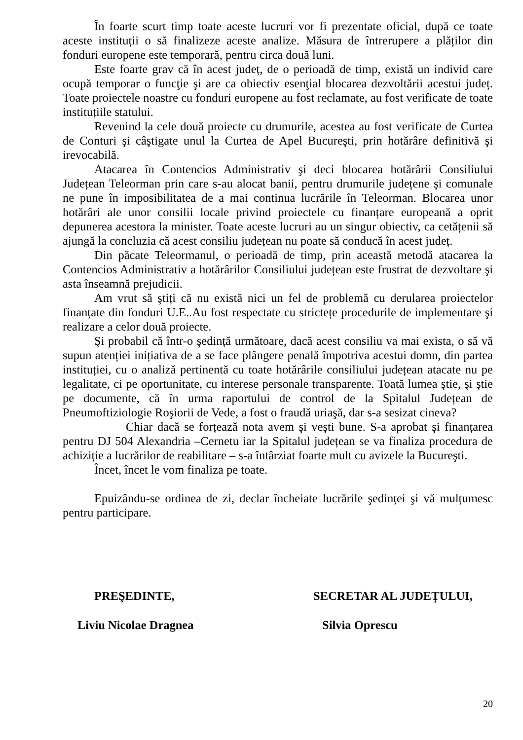În foarte scurt timp toate aceste lucruri vor fi prezentate oficial, după ce toate aceste instituții o să finalizeze aceste analize. Măsura de întrerupere a plăților din fonduri europene este temporară, pentru circa două luni.
Este foarte grav că în acest județ, de o perioadă de timp, există un individ care ocupă temporar o funcţie şi are ca obiectiv esenţial blocarea dezvoltării acestui județ. Toate proiectele noastre cu fonduri europene au fost reclamate, au fost verificate de toate instituțiile statului.
Revenind la cele două proiecte cu drumurile, acestea au fost verificate de Curtea de Conturi şi câştigate unul la Curtea de Apel Bucureşti, prin hotărâre definitivă şi irevocabilă.
Atacarea în Contencios Administrativ şi deci blocarea hotărârii Consiliului Județean Teleorman prin care s-au alocat banii, pentru drumurile județene și comunale ne pune în imposibilitatea de a mai continua lucrările în Teleorman. Blocarea unor hotărâri ale unor consilii locale privind proiectele cu finanțare europeană a oprit depunerea acestora la minister. Toate aceste lucruri au un singur obiectiv, ca cetățenii să ajungă la concluzia că acest consiliu județean nu poate să conducă în acest județ.
Din păcate Teleormanul, o perioadă de timp, prin această metodă atacarea la Contencios Administrativ a hotărârilor Consiliului județean este frustrat de dezvoltare şi asta înseamnă prejudicii.
Am vrut să ştiți că nu există nici un fel de problemă cu derularea proiectelor finanțate din fonduri U.E..Au fost respectate cu strictețe procedurile de implementare şi realizare a celor două proiecte.
Şi probabil că într-o şedință următoare, dacă acest consiliu va mai exista, o să vă supun atenției inițiativa de a se face plângere penală împotriva acestui domn, din partea instituției, cu o analiză pertinentă cu toate hotărârile consiliului județean atacate nu pe legalitate, ci pe oportunitate, cu interese personale transparente. Toată lumea ştie, şi ştie pe documente, că în urma raportului de control de la Spitalul Județean de Pneumoftiziologie Roşiorii de Vede, a fost o fraudă uriaşă, dar s-a sesizat cineva?
Chiar dacă se forțează nota avem şi veşti bune. S-a aprobat şi finanțarea pentru DJ 504 Alexandria –Cernetu iar la Spitalul județean se va finaliza procedura de achiziție a lucrărilor de reabilitare – s-a întârziat foarte mult cu avizele la Bucureşti.
Încet, încet le vom finaliza pe toate.
Epuizându-se ordinea de zi, declar încheiate lucrările şedinței şi vă mulțumesc pentru participare.
PREŞEDINTE, SECRETAR AL JUDEȚULUI,
Liviu Nicolae Dragnea Silvia Oprescu
20